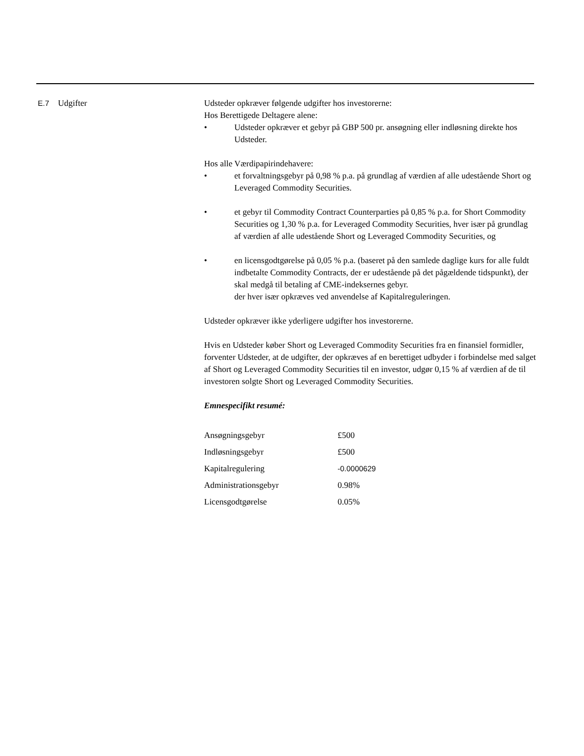E.7 Udgifter Udsteder opkræver følgende udgifter hos investorerne:
Hos Berettigede Deltagere alene:
• Udsteder opkræver et gebyr på GBP 500 pr. ansøgning eller indløsning direkte hos Udsteder.
Hos alle Værdipapirindehavere:
• et forvaltningsgebyr på 0,98 % p.a. på grundlag af værdien af alle udestående Short og Leveraged Commodity Securities.
• et gebyr til Commodity Contract Counterparties på 0,85 % p.a. for Short Commodity Securities og 1,30 % p.a. for Leveraged Commodity Securities, hver især på grundlag af værdien af alle udestående Short og Leveraged Commodity Securities, og
• en licensgodtgørelse på 0,05 % p.a. (baseret på den samlede daglige kurs for alle fuldt indbetalte Commodity Contracts, der er udestående på det pågældende tidspunkt), der skal medgå til betaling af CME-indeksernes gebyr.
der hver især opkræves ved anvendelse af Kapitalreguleringen.
Udsteder opkræver ikke yderligere udgifter hos investorerne.
Hvis en Udsteder køber Short og Leveraged Commodity Securities fra en finansiel formidler, forventer Udsteder, at de udgifter, der opkræves af en berettiget udbyder i forbindelse med salget af Short og Leveraged Commodity Securities til en investor, udgør 0,15 % af værdien af de til investoren solgte Short og Leveraged Commodity Securities.
Emnespecifikt resumé:
| Ansøgningsgebyr | £500 |
| Indløsningsgebyr | £500 |
| Kapitalregulering | -0.0000629 |
| Administrationsgebyr | 0.98% |
| Licensgodtgørelse | 0.05% |